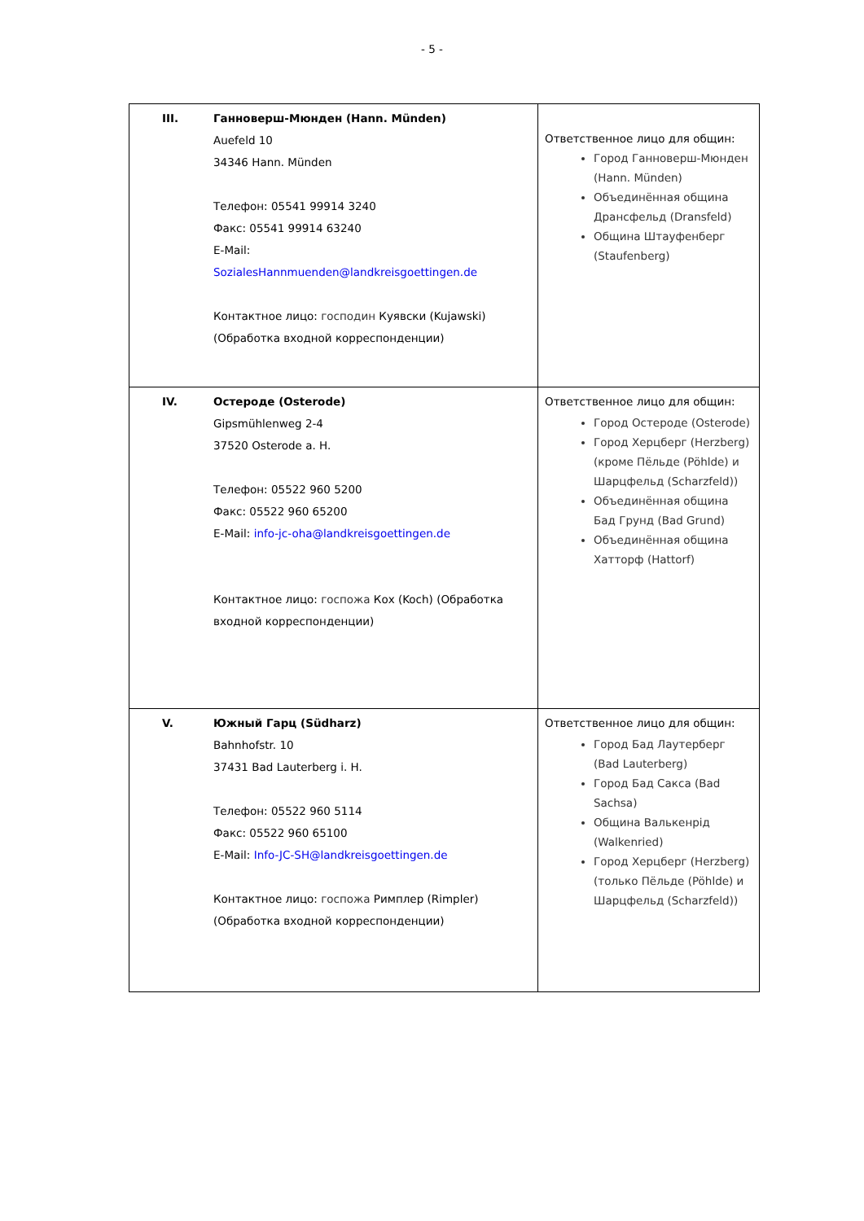- 5 -
| III. | Ганноверш-Мюнден (Hann. Münden) Auefeld 10 34346 Hann. Münden Телефон: 05541 99914 3240 Факс: 05541 99914 63240 E-Mail: SozialesHannmuenden@landkreisgoettingen.de Контактное лицо: господин Куявски (Kujawski) (Обработка входной корреспонденции) | Ответственное лицо для общин: Город Ганноверш-Мюнден (Hann. Münden) Объединённая община Дрансфельд (Dransfeld) Община Штауфенберг (Staufenberg) |
| IV. | Остероде (Osterode) Gipsmühlenweg 2-4 37520 Osterode a. H. Телефон: 05522 960 5200 Факс: 05522 960 65200 E-Mail: info-jc-oha@landkreisgoettingen.de Контактное лицо: госпожа Кох (Koch) (Обработка входной корреспонденции) | Ответственное лицо для общин: Город Остероде (Osterode) Город Херцберг (Herzberg) (кроме Пёльде (Pöhlde) и Шарцфельд (Scharzfeld)) Объединённая община Бад Грунд (Bad Grund) Объединённая община Хатторф (Hattorf) |
| V. | Южный Гарц (Südharz) Bahnhofstr. 10 37431 Bad Lauterberg i. H. Телефон: 05522 960 5114 Факс: 05522 960 65100 E-Mail: Info-JC-SH@landkreisgoettingen.de Контактное лицо: госпожа Римплер (Rimpler) (Обработка входной корреспонденции) | Ответственное лицо для общин: Город Бад Лаутерберг (Bad Lauterberg) Город Бад Сакса (Bad Sachsa) Община Валькенрід (Walkenried) Город Херцберг (Herzberg) (только Пёльде (Pöhlde) и Шарцфельд (Scharzfeld)) |